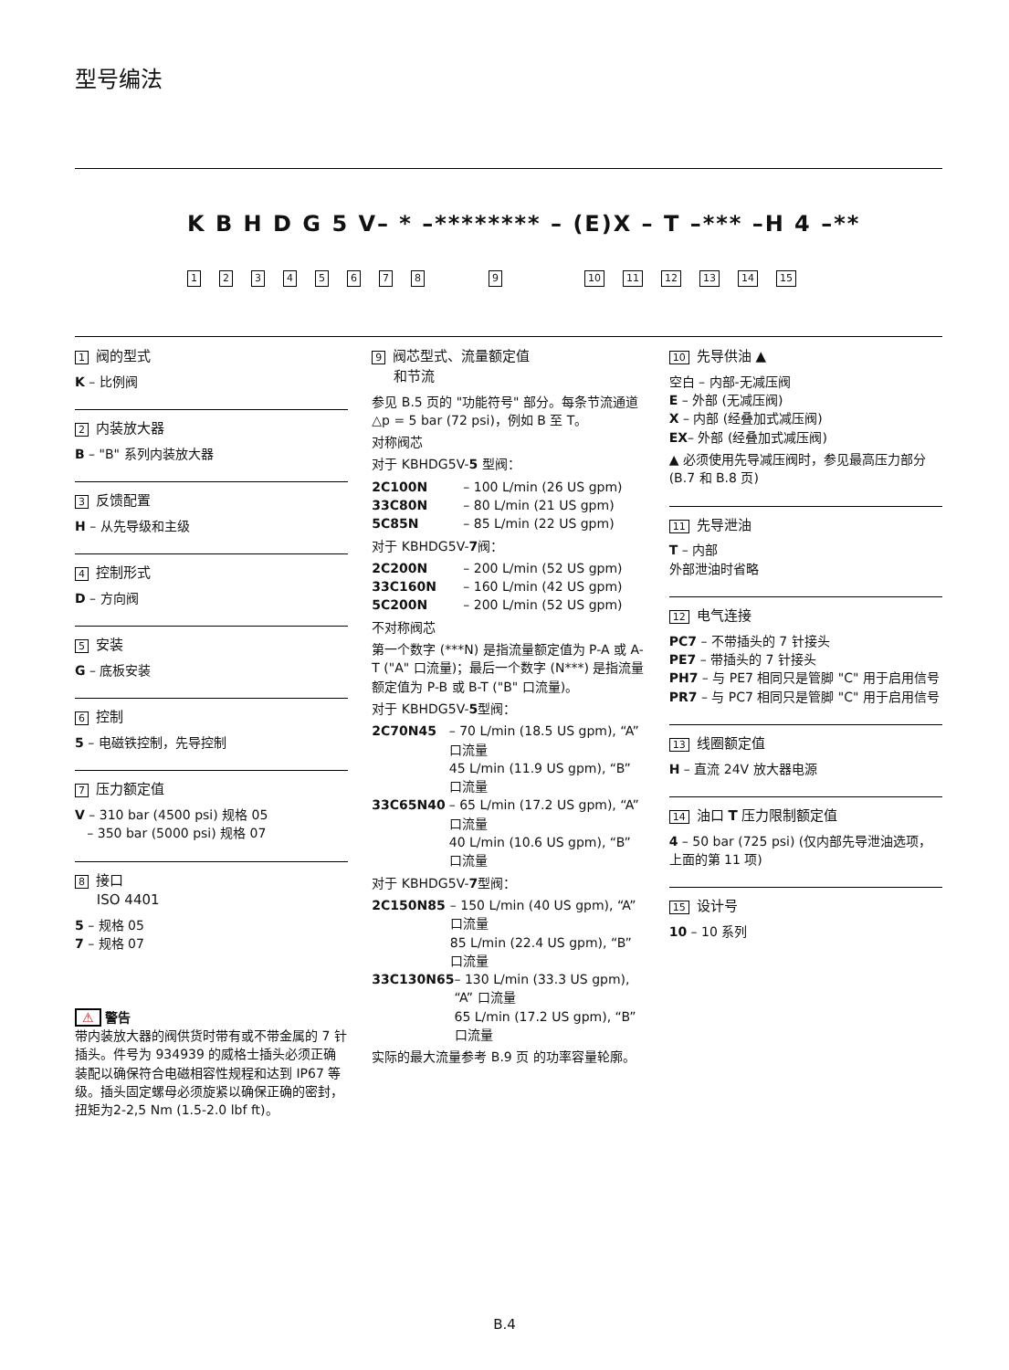型号编法
K B H D G 5 V– * –******** – (E)X – T –*** –H 4 –**
123456789 10 11 12 13 14 15
1 阀的型式
K – 比例阀
2 内装放大器
B – "B" 系列内装放大器
3 反馈配置
H – 从先导级和主级
4 控制形式
D – 方向阀
5 安装
G – 底板安装
6 控制
5 – 电磁铁控制，先导控制
7 压力额定值
V – 310 bar (4500 psi) 规格 05
– 350 bar (5000 psi) 规格 07
8 接口
ISO 4401
5 – 规格 05
7 – 规格 07
⚠ 警告
带内装放大器的阀供货时带有或不带金属的 7 针插头。件号为 934939 的威格士插头必须正确装配以确保符合电磁相容性规程和达到 IP67 等级。插头固定螺母必须旋紧以确保正确的密封，扭矩为2-2,5 Nm (1.5-2.0 lbf ft)。
9 阀芯型式、流量额定值
和节流
参见 B.5 页的 "功能符号" 部分。每条节流通道 △p = 5 bar (72 psi)，例如 B 至 T。
对称阀芯
对于 KBHDG5V-5 型阀：
2C100N – 100 L/min (26 US gpm)
33C80N – 80 L/min (21 US gpm)
5C85N – 85 L/min (22 US gpm)
对于 KBHDG5V-7阀：
2C200N – 200 L/min (52 US gpm)
33C160N – 160 L/min (42 US gpm)
5C200N – 200 L/min (52 US gpm)
不对称阀芯
第一个数字 (***N) 是指流量额定值为 P-A 或 A-T ("A" 口流量)；最后一个数字 (N***) 是指流量额定值为 P-B 或 B-T ("B" 口流量)。
对于 KBHDG5V-5型阀：
2C70N45 – 70 L/min (18.5 US gpm), “A” 口流量
45 L/min (11.9 US gpm), “B” 口流量
33C65N40 – 65 L/min (17.2 US gpm), “A” 口流量
40 L/min (10.6 US gpm), “B” 口流量
对于 KBHDG5V-7型阀：
2C150N85 – 150 L/min (40 US gpm), “A” 口流量
85 L/min (22.4 US gpm), “B” 口流量
33C130N65 – 130 L/min (33.3 US gpm), “A” 口流量
65 L/min (17.2 US gpm), “B” 口流量
实际的最大流量参考 B.9 页 的功率容量轮廓。
10 先导供油 ▲
空白 – 内部-无减压阀
E – 外部 (无减压阀)
X – 内部 (经叠加式减压阀)
EX– 外部 (经叠加式减压阀)
▲ 必须使用先导减压阀时，参见最高压力部分 (B.7 和 B.8 页)
11 先导泄油
T – 内部
外部泄油时省略
12 电气连接
PC7 – 不带插头的 7 针接头
PE7 – 带插头的 7 针接头
PH7 – 与 PE7 相同只是管脚 "C" 用于启用信号
PR7 – 与 PC7 相同只是管脚 "C" 用于启用信号
13 线圈额定值
H – 直流 24V 放大器电源
14 油口 T 压力限制额定值
4 – 50 bar (725 psi) (仅内部先导泄油选项，上面的第 11 项)
15 设计号
10 – 10 系列
B.4